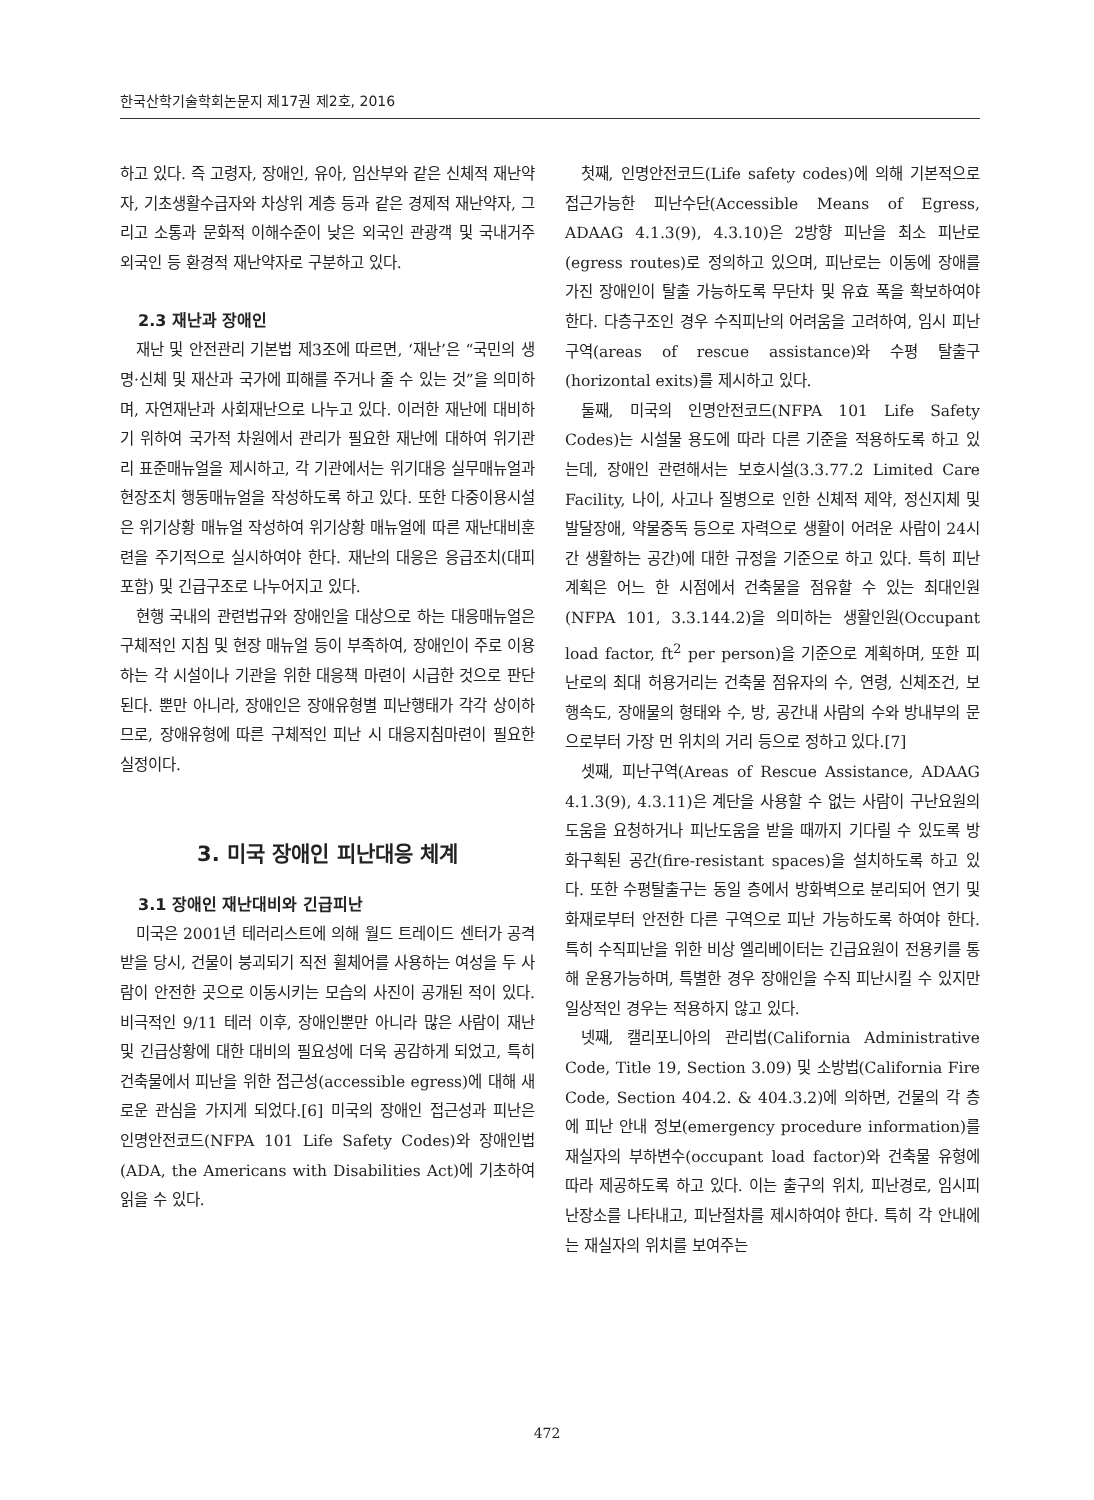한국산학기술학회논문지 제17권 제2호, 2016
하고 있다. 즉 고령자, 장애인, 유아, 임산부와 같은 신체적 재난약자, 기초생활수급자와 차상위 계층 등과 같은 경제적 재난약자, 그리고 소통과 문화적 이해수준이 낮은 외국인 관광객 및 국내거주 외국인 등 환경적 재난약자로 구분하고 있다.
2.3 재난과 장애인
재난 및 안전관리 기본법 제3조에 따르면, ‘재난’은 “국민의 생명·신체 및 재산과 국가에 피해를 주거나 줄 수 있는 것”을 의미하며, 자연재난과 사회재난으로 나누고 있다. 이러한 재난에 대비하기 위하여 국가적 차원에서 관리가 필요한 재난에 대하여 위기관리 표준매뉴얼을 제시하고, 각 기관에서는 위기대응 실무매뉴얼과 현장조치 행동매뉴얼을 작성하도록 하고 있다. 또한 다중이용시설은 위기상황 매뉴얼 작성하여 위기상황 매뉴얼에 따른 재난대비훈련을 주기적으로 실시하여야 한다. 재난의 대응은 응급조치(대피 포함) 및 긴급구조로 나누어지고 있다.
현행 국내의 관련법규와 장애인을 대상으로 하는 대응매뉴얼은 구체적인 지침 및 현장 매뉴얼 등이 부족하여, 장애인이 주로 이용하는 각 시설이나 기관을 위한 대응책 마련이 시급한 것으로 판단된다. 뿐만 아니라, 장애인은 장애유형별 피난행태가 각각 상이하므로, 장애유형에 따른 구체적인 피난 시 대응지침마련이 필요한 실정이다.
3. 미국 장애인 피난대응 체계
3.1 장애인 재난대비와 긴급피난
미국은 2001년 테러리스트에 의해 월드 트레이드 센터가 공격받을 당시, 건물이 붕괴되기 직전 휠체어를 사용하는 여성을 두 사람이 안전한 곳으로 이동시키는 모습의 사진이 공개된 적이 있다. 비극적인 9/11 테러 이후, 장애인뿐만 아니라 많은 사람이 재난 및 긴급상황에 대한 대비의 필요성에 더욱 공감하게 되었고, 특히 건축물에서 피난을 위한 접근성(accessible egress)에 대해 새로운 관심을 가지게 되었다.[6] 미국의 장애인 접근성과 피난은 인명안전코드(NFPA 101 Life Safety Codes)와 장애인법(ADA, the Americans with Disabilities Act)에 기초하여 읽을 수 있다.
첫째, 인명안전코드(Life safety codes)에 의해 기본적으로 접근가능한 피난수단(Accessible Means of Egress, ADAAG 4.1.3(9), 4.3.10)은 2방향 피난을 최소 피난로(egress routes)로 정의하고 있으며, 피난로는 이동에 장애를 가진 장애인이 탈출 가능하도록 무단차 및 유효 폭을 확보하여야 한다. 다층구조인 경우 수직피난의 어려움을 고려하여, 임시 피난구역(areas of rescue assistance)와 수평 탈출구(horizontal exits)를 제시하고 있다.
둘째, 미국의 인명안전코드(NFPA 101 Life Safety Codes)는 시설물 용도에 따라 다른 기준을 적용하도록 하고 있는데, 장애인 관련해서는 보호시설(3.3.77.2 Limited Care Facility, 나이, 사고나 질병으로 인한 신체적 제약, 정신지체 및 발달장애, 약물중독 등으로 자력으로 생활이 어려운 사람이 24시간 생활하는 공간)에 대한 규정을 기준으로 하고 있다. 특히 피난계획은 어느 한 시점에서 건축물을 점유할 수 있는 최대인원(NFPA 101, 3.3.144.2)을 의미하는 생활인원(Occupant load factor, ft<sup>2</sup> per person)을 기준으로 계획하며, 또한 피난로의 최대 허용거리는 건축물 점유자의 수, 연령, 신체조건, 보행속도, 장애물의 형태와 수, 방, 공간내 사람의 수와 방내부의 문으로부터 가장 먼 위치의 거리 등으로 정하고 있다.[7]
셋째, 피난구역(Areas of Rescue Assistance, ADAAG 4.1.3(9), 4.3.11)은 계단을 사용할 수 없는 사람이 구난요원의 도움을 요청하거나 피난도움을 받을 때까지 기다릴 수 있도록 방화구획된 공간(fire-resistant spaces)을 설치하도록 하고 있다. 또한 수평탈출구는 동일 층에서 방화벽으로 분리되어 연기 및 화재로부터 안전한 다른 구역으로 피난 가능하도록 하여야 한다. 특히 수직피난을 위한 비상 엘리베이터는 긴급요원이 전용키를 통해 운용가능하며, 특별한 경우 장애인을 수직 피난시킬 수 있지만 일상적인 경우는 적용하지 않고 있다.
넷째, 캘리포니아의 관리법(California Administrative Code, Title 19, Section 3.09) 및 소방법(California Fire Code, Section 404.2. & 404.3.2)에 의하면, 건물의 각 층에 피난 안내 정보(emergency procedure information)를 재실자의 부하변수(occupant load factor)와 건축물 유형에 따라 제공하도록 하고 있다. 이는 출구의 위치, 피난경로, 임시피난장소를 나타내고, 피난절차를 제시하여야 한다. 특히 각 안내에는 재실자의 위치를 보여주는
472